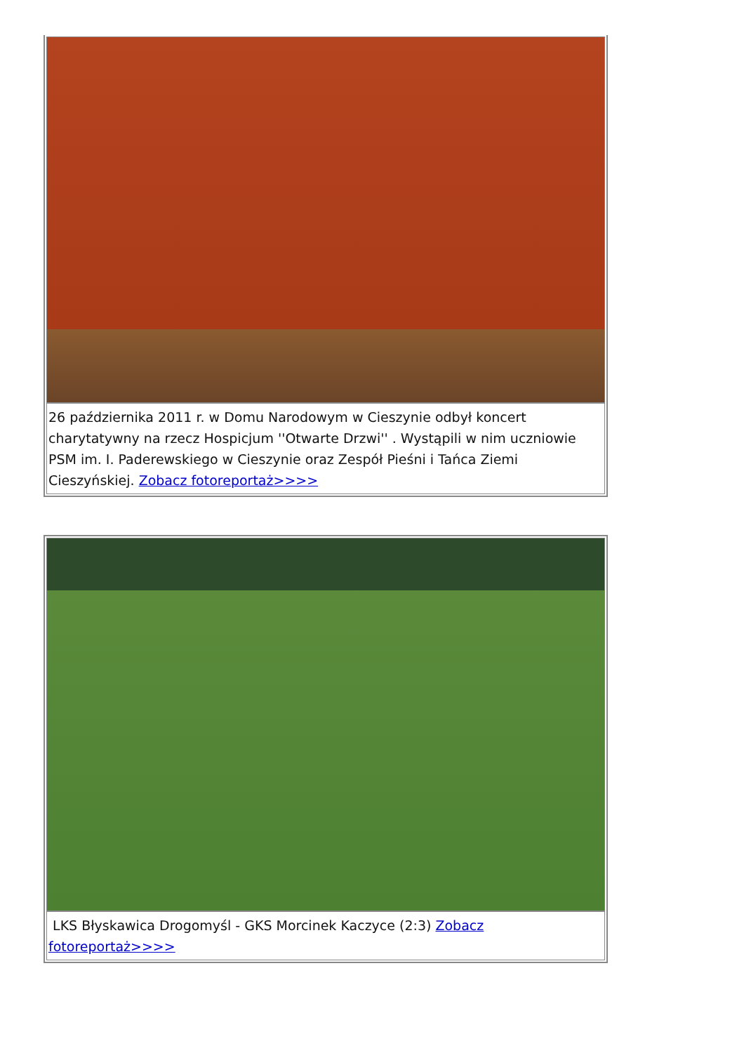26 października 2011 r. w Domu Narodowym w Cieszynie odbył koncert charytatywny na rzecz Hospicjum ''Otwarte Drzwi'' . Wystąpili w nim uczniowie PSM im. I. Paderewskiego w Cieszynie oraz Zespół Pieśni i Tańca Ziemi Cieszyńskiej. Zobacz fotoreportaż>>>>
LKS Błyskawica Drogomyśl - GKS Morcinek Kaczyce (2:3) Zobacz fotoreportaż>>>>